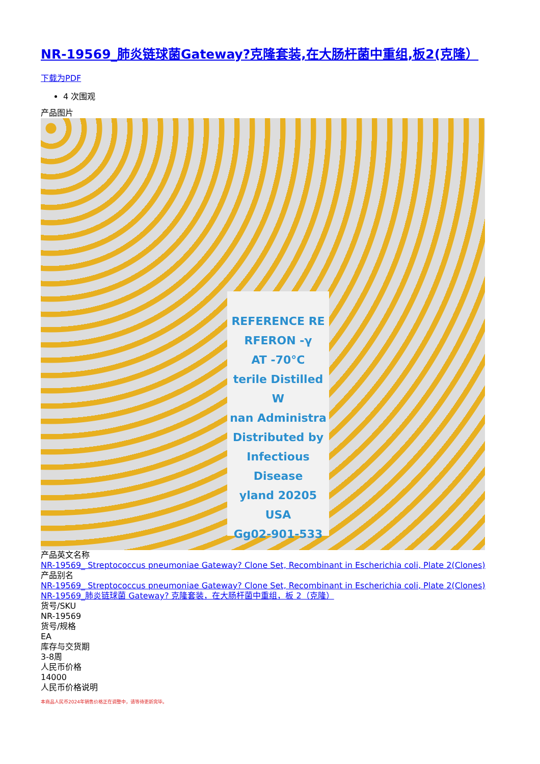NR-19569_肺炎链球菌Gateway?克隆套装,在大肠杆菌中重组,板2(克隆）
下载为PDF
4 次围观
产品图片
REFERENCE RE
RFERON -γ
AT -70°C
terile Distilled W
nan Administra
Distributed by
Infectious Disease
yland 20205 USA
Gg02-901-533
产品英文名称
NR-19569_ Streptococcus pneumoniae Gateway? Clone Set, Recombinant in Escherichia coli, Plate 2(Clones)
产品别名
NR-19569_ Streptococcus pneumoniae Gateway? Clone Set, Recombinant in Escherichia coli, Plate 2(Clones)
NR-19569_肺炎链球菌 Gateway? 克隆套装，在大肠杆菌中重组，板 2（克隆）
货号/SKU
NR-19569
货号/规格
EA
库存与交货期
3-8周
人民币价格
14000
人民币价格说明
本商品人民币2024年销售价格正在调整中，请等待更新完毕。